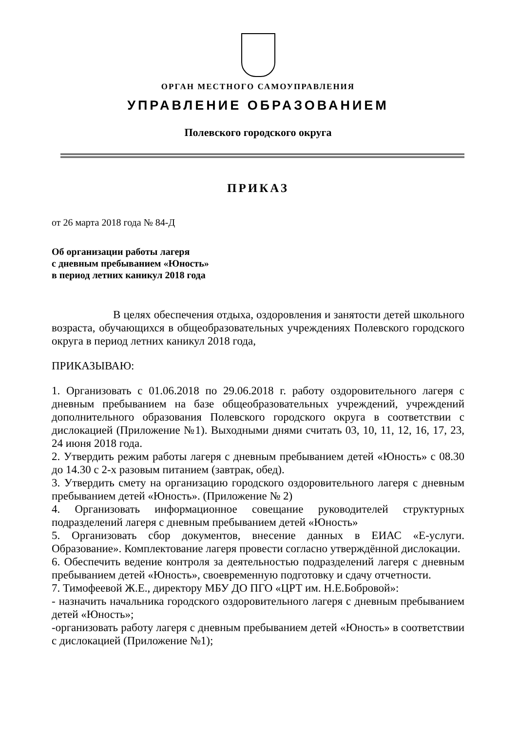ОРГАН МЕСТНОГО САМОУПРАВЛЕНИЯ
УПРАВЛЕНИЕ ОБРАЗОВАНИЕМ
Полевского городского округа
ПРИКАЗ
от 26 марта 2018 года № 84-Д
Об организации работы лагеря
с дневным пребыванием «Юность»
в период летних каникул 2018 года
В целях обеспечения отдыха, оздоровления и занятости детей школьного возраста, обучающихся в общеобразовательных учреждениях Полевского городского округа в период летних каникул 2018 года,
ПРИКАЗЫВАЮ:
1. Организовать с 01.06.2018 по 29.06.2018 г. работу оздоровительного лагеря с дневным пребыванием на базе общеобразовательных учреждений, учреждений дополнительного образования Полевского городского округа в соответствии с дислокацией (Приложение №1). Выходными днями считать 03, 10, 11, 12, 16, 17, 23, 24 июня 2018 года.
2. Утвердить режим работы лагеря с дневным пребыванием детей «Юность» с 08.30 до 14.30 с 2-х разовым питанием (завтрак, обед).
3. Утвердить смету на организацию городского оздоровительного лагеря с дневным пребыванием детей «Юность». (Приложение № 2)
4. Организовать информационное совещание руководителей структурных подразделений лагеря с дневным пребыванием детей «Юность»
5. Организовать сбор документов, внесение данных в ЕИАС «Е-услуги. Образование». Комплектование лагеря провести согласно утверждённой дислокации.
6. Обеспечить ведение контроля за деятельностью подразделений лагеря с дневным пребыванием детей «Юность», своевременную подготовку и сдачу отчетности.
7. Тимофеевой Ж.Е., директору МБУ ДО ПГО «ЦРТ им. Н.Е.Бобровой»:
- назначить начальника городского оздоровительного лагеря с дневным пребыванием детей «Юность»;
-организовать работу лагеря с дневным пребыванием детей «Юность» в соответствии с дислокацией (Приложение №1);